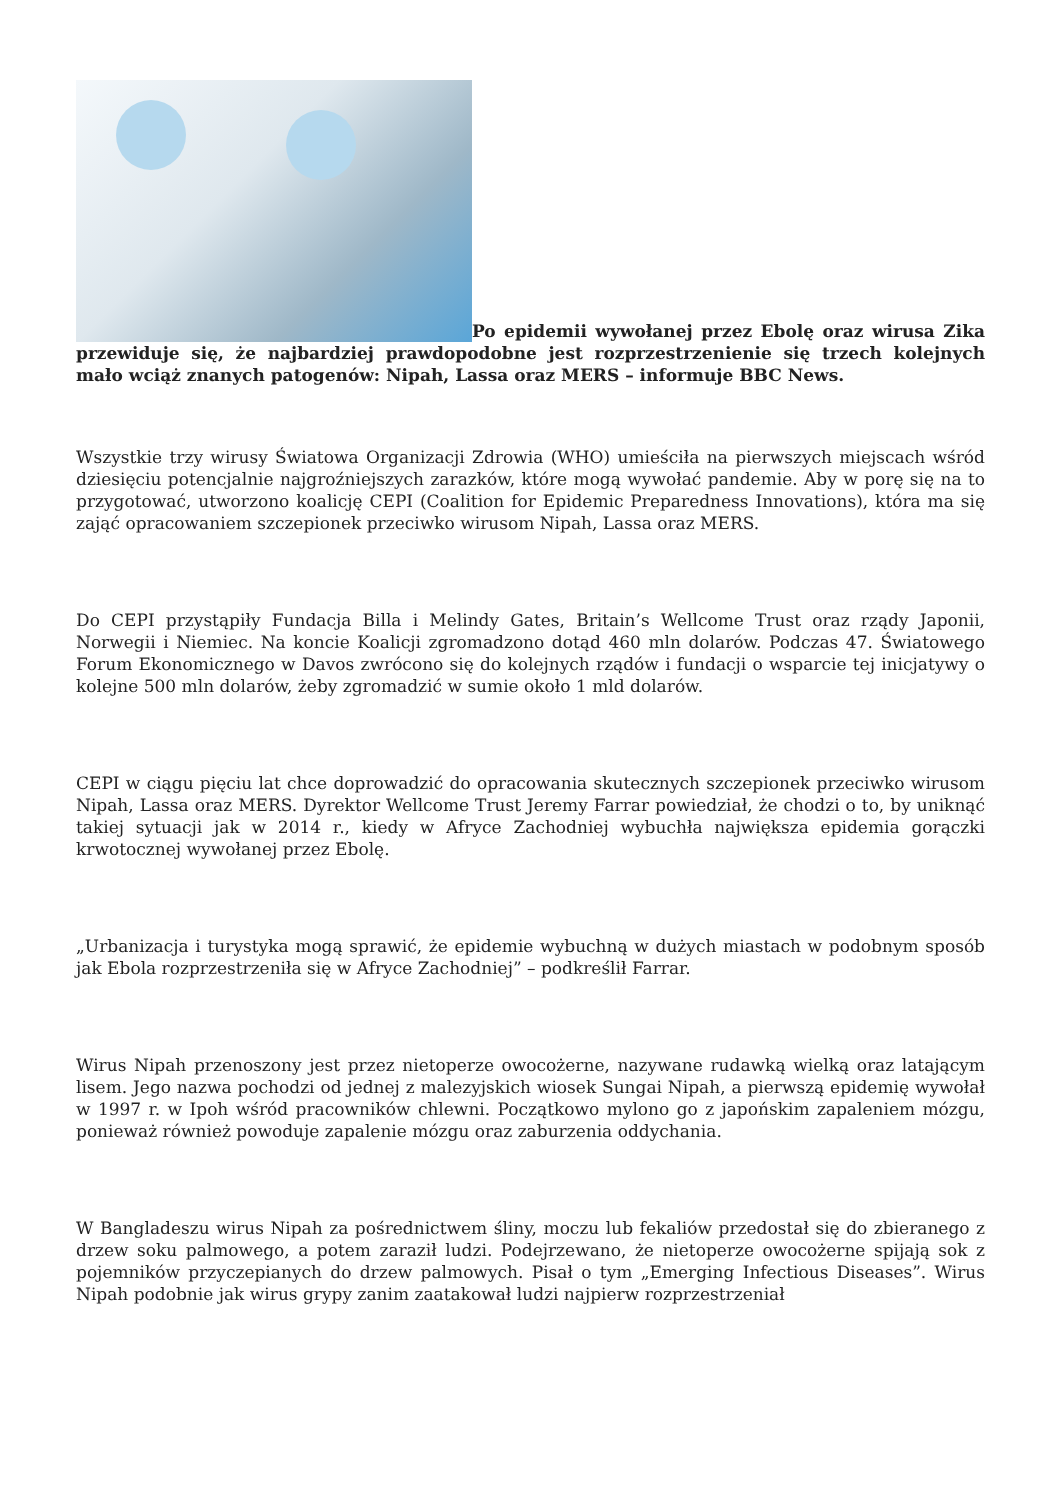Po epidemii wywołanej przez Ebolę oraz wirusa Zika przewiduje się, że najbardziej prawdopodobne jest rozprzestrzenienie się trzech kolejnych mało wciąż znanych patogenów: Nipah, Lassa oraz MERS – informuje BBC News.
Wszystkie trzy wirusy Światowa Organizacji Zdrowia (WHO) umieściła na pierwszych miejscach wśród dziesięciu potencjalnie najgroźniejszych zarazków, które mogą wywołać pandemie. Aby w porę się na to przygotować, utworzono koalicję CEPI (Coalition for Epidemic Preparedness Innovations), która ma się zająć opracowaniem szczepionek przeciwko wirusom Nipah, Lassa oraz MERS.
Do CEPI przystąpiły Fundacja Billa i Melindy Gates, Britain’s Wellcome Trust oraz rządy Japonii, Norwegii i Niemiec. Na koncie Koalicji zgromadzono dotąd 460 mln dolarów. Podczas 47. Światowego Forum Ekonomicznego w Davos zwrócono się do kolejnych rządów i fundacji o wsparcie tej inicjatywy o kolejne 500 mln dolarów, żeby zgromadzić w sumie około 1 mld dolarów.
CEPI w ciągu pięciu lat chce doprowadzić do opracowania skutecznych szczepionek przeciwko wirusom Nipah, Lassa oraz MERS. Dyrektor Wellcome Trust Jeremy Farrar powiedział, że chodzi o to, by uniknąć takiej sytuacji jak w 2014 r., kiedy w Afryce Zachodniej wybuchła największa epidemia gorączki krwotocznej wywołanej przez Ebolę.
„Urbanizacja i turystyka mogą sprawić, że epidemie wybuchną w dużych miastach w podobnym sposób jak Ebola rozprzestrzeniła się w Afryce Zachodniej” – podkreślił Farrar.
Wirus Nipah przenoszony jest przez nietoperze owocożerne, nazywane rudawką wielką oraz latającym lisem. Jego nazwa pochodzi od jednej z malezyjskich wiosek Sungai Nipah, a pierwszą epidemię wywołał w 1997 r. w Ipoh wśród pracowników chlewni. Początkowo mylono go z japońskim zapaleniem mózgu, ponieważ również powoduje zapalenie mózgu oraz zaburzenia oddychania.
W Bangladeszu wirus Nipah za pośrednictwem śliny, moczu lub fekaliów przedostał się do zbieranego z drzew soku palmowego, a potem zaraził ludzi. Podejrzewano, że nietoperze owocożerne spijają sok z pojemników przyczepianych do drzew palmowych. Pisał o tym „Emerging Infectious Diseases”. Wirus Nipah podobnie jak wirus grypy zanim zaatakował ludzi najpierw rozprzestrzeniał